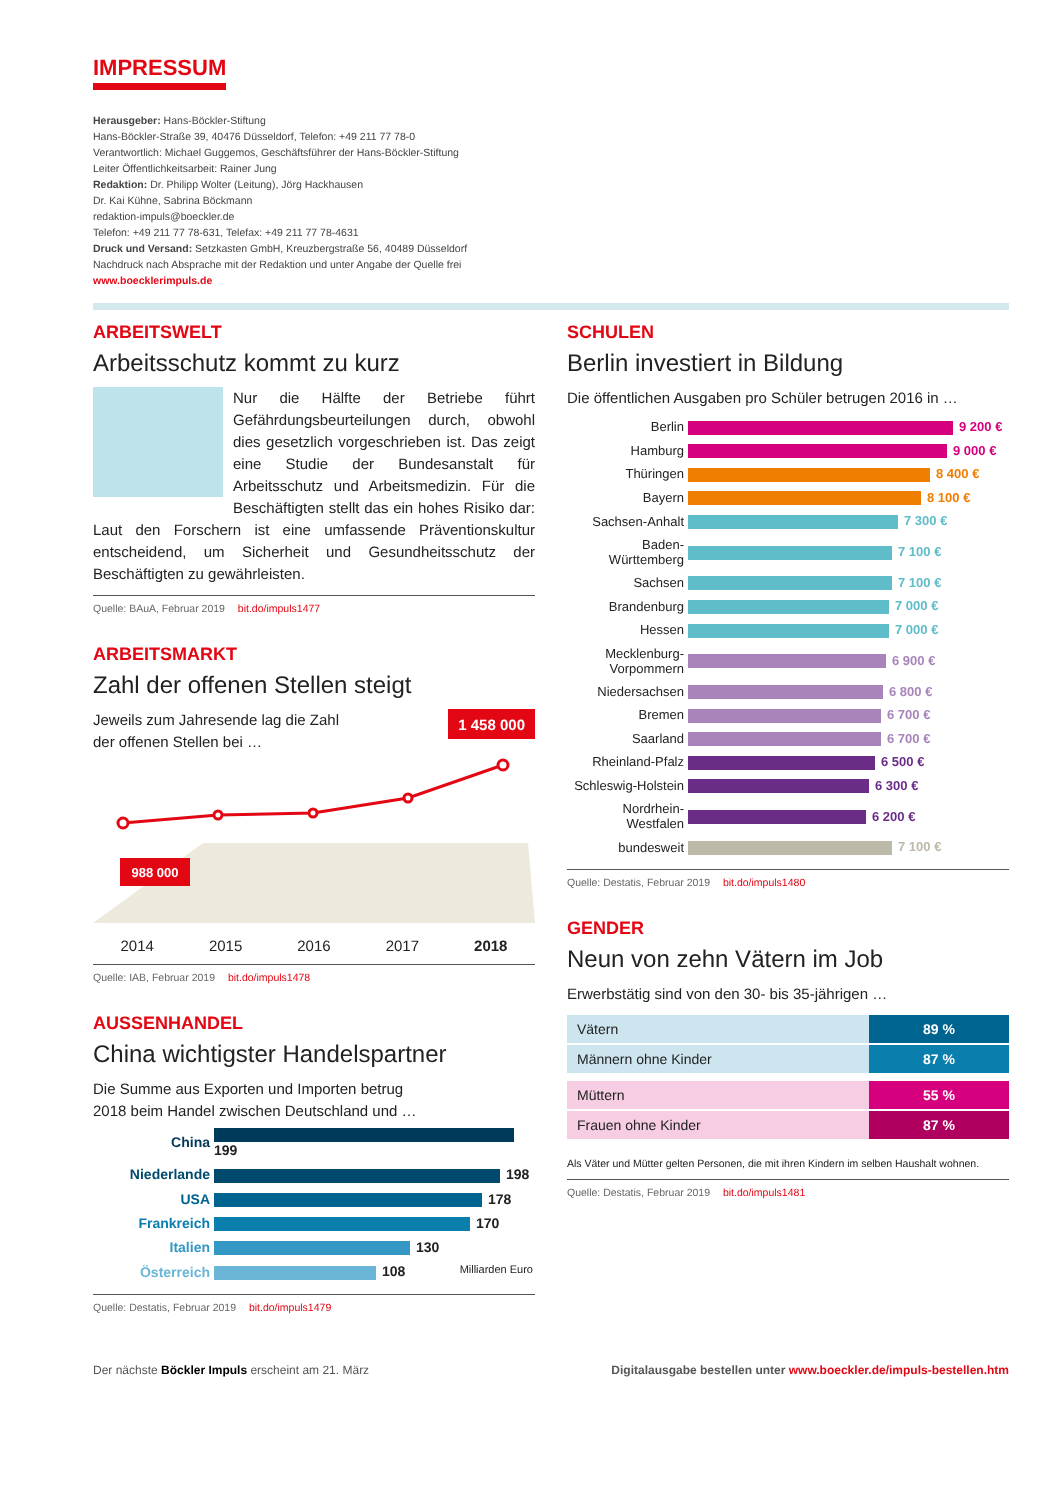IMPRESSUM
Herausgeber: Hans-Böckler-Stiftung
Hans-Böckler-Straße 39, 40476 Düsseldorf, Telefon: +49 211 77 78-0
Verantwortlich: Michael Guggemos, Geschäftsführer der Hans-Böckler-Stiftung
Leiter Öffentlichkeitsarbeit: Rainer Jung
Redaktion: Dr. Philipp Wolter (Leitung), Jörg Hackhausen
Dr. Kai Kühne, Sabrina Böckmann
redaktion-impuls@boeckler.de
Telefon: +49 211 77 78-631, Telefax: +49 211 77 78-4631
Druck und Versand: Setzkasten GmbH, Kreuzbergstraße 56, 40489 Düsseldorf
Nachdruck nach Absprache mit der Redaktion und unter Angabe der Quelle frei
www.boecklerimpuls.de
ARBEITSWELT
Arbeitsschutz kommt zu kurz
Nur die Hälfte der Betriebe führt Gefährdungsbeurteilungen durch, obwohl dies gesetzlich vorgeschrieben ist. Das zeigt eine Studie der Bundesanstalt für Arbeitsschutz und Arbeitsmedizin. Für die Beschäftigten stellt das ein hohes Risiko dar: Laut den Forschern ist eine umfassende Präventionskultur entscheidend, um Sicherheit und Gesundheitsschutz der Beschäftigten zu gewährleisten.
Quelle: BAuA, Februar 2019 bit.do/impuls1477
ARBEITSMARKT
Zahl der offenen Stellen steigt
Jeweils zum Jahresende lag die Zahl
der offenen Stellen bei …
1 458 000
988 000
2014 2015 2016 2017 2018
Quelle: IAB, Februar 2019 bit.do/impuls1478
AUSSENHANDEL
China wichtigster Handelspartner
Die Summe aus Exporten und Importen betrug
2018 beim Handel zwischen Deutschland und …
| China | 199 |
| Niederlande | 198 |
| USA | 178 |
| Frankreich | 170 |
| Italien | 130 |
| Österreich | 108 Milliarden Euro |
Quelle: Destatis, Februar 2019 bit.do/impuls1479
SCHULEN
Berlin investiert in Bildung
Die öffentlichen Ausgaben pro Schüler betrugen 2016 in …
| Berlin | 9 200 € |
| Hamburg | 9 000 € |
| Thüringen | 8 400 € |
| Bayern | 8 100 € |
| Sachsen-Anhalt | 7 300 € |
| Baden-Württemberg | 7 100 € |
| Sachsen | 7 100 € |
| Brandenburg | 7 000 € |
| Hessen | 7 000 € |
| Mecklenburg-Vorpommern | 6 900 € |
| Niedersachsen | 6 800 € |
| Bremen | 6 700 € |
| Saarland | 6 700 € |
| Rheinland-Pfalz | 6 500 € |
| Schleswig-Holstein | 6 300 € |
| Nordrhein-Westfalen | 6 200 € |
| bundesweit | 7 100 € |
Quelle: Destatis, Februar 2019 bit.do/impuls1480
GENDER
Neun von zehn Vätern im Job
Erwerbstätig sind von den 30- bis 35-jährigen …
| Vätern | 89 % |
| Männern ohne Kinder | 87 % |
| Müttern | 55 % |
| Frauen ohne Kinder | 87 % |
Als Väter und Mütter gelten Personen, die mit ihren Kindern im selben Haushalt wohnen.
Quelle: Destatis, Februar 2019 bit.do/impuls1481
Der nächste Böckler Impuls erscheint am 21. März Digitalausgabe bestellen unter www.boeckler.de/impuls-bestellen.htm